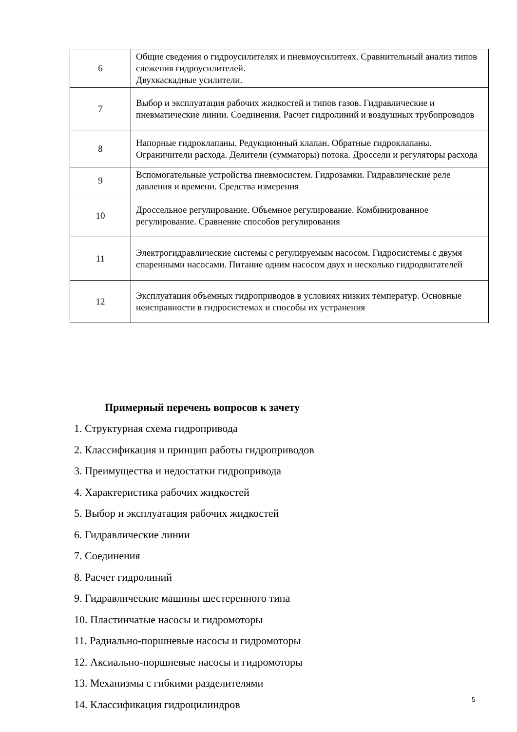| 6 | Общие сведения о гидроусилителях и пневмоусилитеях. Сравнительный анализ типов слежения гидроусилителей. Двухкаскадные усилители. |
| 7 | Выбор и эксплуатация рабочих жидкостей и типов газов. Гидравлические и пневматические линии. Соединения. Расчет гидролиний и воздушных трубопроводов |
| 8 | Напорные гидроклапаны. Редукционный клапан. Обратные гидроклапаны. Ограничители расхода. Делители (сумматоры) потока. Дроссели и регуляторы расхода |
| 9 | Вспомогательные устройства пневмосистем. Гидрозамки. Гидравлические реле давления и времени. Средства измерения |
| 10 | Дроссельное регулирование. Объемное регулирование. Комбинированное регулирование. Сравнение способов регулирования |
| 11 | Электрогидравлические системы с регулируемым насосом. Гидросистемы с двумя спаренными насосами. Питание одним насосом двух и несколько гидродвигателей |
| 12 | Эксплуатация объемных гидроприводов в условиях низких температур. Основные неисправности в гидросистемах и способы их устранения |
Примерный перечень вопросов к зачету
1. Структурная схема гидропривода
2. Классификация и принцип работы гидроприводов
3. Преимущества и недостатки гидропривода
4. Характеристика рабочих жидкостей
5. Выбор и эксплуатация рабочих жидкостей
6. Гидравлические линии
7. Соединения
8. Расчет гидролиний
9. Гидравлические машины шестеренного типа
10. Пластинчатые насосы и гидромоторы
11. Радиально-поршневые насосы и гидромоторы
12. Аксиально-поршневые насосы и гидромоторы
13. Механизмы с гибкими разделителями
14. Классификация гидроцилиндров
5